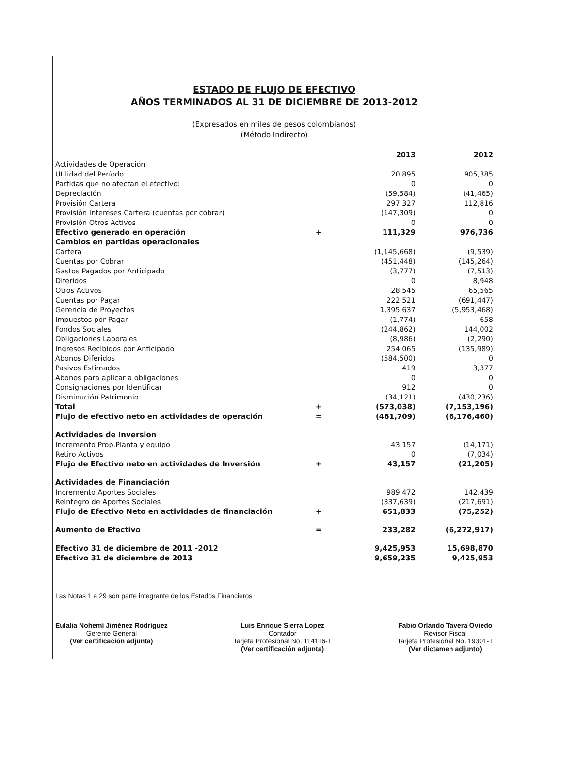ESTADO DE FLUJO DE EFECTIVO
AÑOS TERMINADOS AL 31 DE DICIEMBRE DE 2013-2012
(Expresados en miles de pesos colombianos)
(Método Indirecto)
| | | 2013 | 2012 |
| Actividades de Operación | | | |
| Utilidad del Período | | 20,895 | 905,385 |
| Partidas que no afectan el efectivo: | | 0 | 0 |
| Depreciación | | (59,584) | (41,465) |
| Provisión Cartera | | 297,327 | 112,816 |
| Provisión Intereses Cartera (cuentas por cobrar) | | (147,309) | 0 |
| Provisión Otros Activos | | 0 | 0 |
| Efectivo generado en operación | + | 111,329 | 976,736 |
| Cambios en partidas operacionales | | | |
| Cartera | | (1,145,668) | (9,539) |
| Cuentas por Cobrar | | (451,448) | (145,264) |
| Gastos Pagados por Anticipado | | (3,777) | (7,513) |
| Diferidos | | 0 | 8,948 |
| Otros Activos | | 28,545 | 65,565 |
| Cuentas por Pagar | | 222,521 | (691,447) |
| Gerencia de Proyectos | | 1,395,637 | (5,953,468) |
| Impuestos por Pagar | | (1,774) | 658 |
| Fondos Sociales | | (244,862) | 144,002 |
| Obligaciones Laborales | | (8,986) | (2,290) |
| Ingresos Recibidos por Anticipado | | 254,065 | (135,989) |
| Abonos Diferidos | | (584,500) | 0 |
| Pasivos Estimados | | 419 | 3,377 |
| Abonos para aplicar a obligaciones | | 0 | 0 |
| Consignaciones por Identificar | | 912 | 0 |
| Disminución Patrimonio | | (34,121) | (430,236) |
| Total | + | (573,038) | (7,153,196) |
| Flujo de efectivo neto en actividades de operación | = | (461,709) | (6,176,460) |
| Actividades de Inversion | | | |
| Incremento Prop.Planta y equipo | | 43,157 | (14,171) |
| Retiro Activos | | 0 | (7,034) |
| Flujo de Efectivo neto en actividades de Inversión | + | 43,157 | (21,205) |
| Actividades de Financiación | | | |
| Incremento Aportes Sociales | | 989,472 | 142,439 |
| Reintegro de Aportes Sociales | | (337,639) | (217,691) |
| Flujo de Efectivo Neto en actividades de financiación | + | 651,833 | (75,252) |
| Aumento de Efectivo | = | 233,282 | (6,272,917) |
| Efectivo 31 de diciembre de 2011 -2012 | | 9,425,953 | 15,698,870 |
| Efectivo 31 de diciembre de 2013 | | 9,659,235 | 9,425,953 |
Las Notas 1 a 29 son parte integrante de los Estados Financieros
Eulalia Nohemí Jiménez Rodríguez
Gerente General
(Ver certificación adjunta)
Luis Enrique Sierra Lopez
Contador
Tarjeta Profesional No. 114116-T
(Ver certificación adjunta)
Fabio Orlando Tavera Oviedo
Revisor Fiscal
Tarjeta Profesional No. 19301-T
(Ver dictamen adjunto)